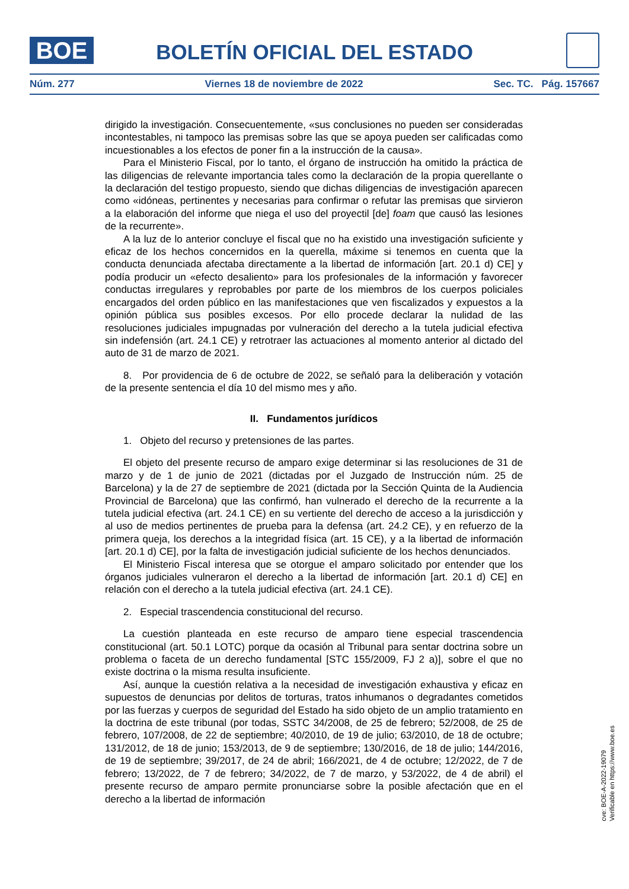BOE
BOLETÍN OFICIAL DEL ESTADO
Núm. 277 Viernes 18 de noviembre de 2022 Sec. TC. Pág. 157667
dirigido la investigación. Consecuentemente, «sus conclusiones no pueden ser consideradas incontestables, ni tampoco las premisas sobre las que se apoya pueden ser calificadas como incuestionables a los efectos de poner fin a la instrucción de la causa».
Para el Ministerio Fiscal, por lo tanto, el órgano de instrucción ha omitido la práctica de las diligencias de relevante importancia tales como la declaración de la propia querellante o la declaración del testigo propuesto, siendo que dichas diligencias de investigación aparecen como «idóneas, pertinentes y necesarias para confirmar o refutar las premisas que sirvieron a la elaboración del informe que niega el uso del proyectil [de] foam que causó las lesiones de la recurrente».
A la luz de lo anterior concluye el fiscal que no ha existido una investigación suficiente y eficaz de los hechos concernidos en la querella, máxime si tenemos en cuenta que la conducta denunciada afectaba directamente a la libertad de información [art. 20.1 d) CE] y podía producir un «efecto desaliento» para los profesionales de la información y favorecer conductas irregulares y reprobables por parte de los miembros de los cuerpos policiales encargados del orden público en las manifestaciones que ven fiscalizados y expuestos a la opinión pública sus posibles excesos. Por ello procede declarar la nulidad de las resoluciones judiciales impugnadas por vulneración del derecho a la tutela judicial efectiva sin indefensión (art. 24.1 CE) y retrotraer las actuaciones al momento anterior al dictado del auto de 31 de marzo de 2021.
8. Por providencia de 6 de octubre de 2022, se señaló para la deliberación y votación de la presente sentencia el día 10 del mismo mes y año.
II. Fundamentos jurídicos
1. Objeto del recurso y pretensiones de las partes.
El objeto del presente recurso de amparo exige determinar si las resoluciones de 31 de marzo y de 1 de junio de 2021 (dictadas por el Juzgado de Instrucción núm. 25 de Barcelona) y la de 27 de septiembre de 2021 (dictada por la Sección Quinta de la Audiencia Provincial de Barcelona) que las confirmó, han vulnerado el derecho de la recurrente a la tutela judicial efectiva (art. 24.1 CE) en su vertiente del derecho de acceso a la jurisdicción y al uso de medios pertinentes de prueba para la defensa (art. 24.2 CE), y en refuerzo de la primera queja, los derechos a la integridad física (art. 15 CE), y a la libertad de información [art. 20.1 d) CE], por la falta de investigación judicial suficiente de los hechos denunciados.
El Ministerio Fiscal interesa que se otorgue el amparo solicitado por entender que los órganos judiciales vulneraron el derecho a la libertad de información [art. 20.1 d) CE] en relación con el derecho a la tutela judicial efectiva (art. 24.1 CE).
2. Especial trascendencia constitucional del recurso.
La cuestión planteada en este recurso de amparo tiene especial trascendencia constitucional (art. 50.1 LOTC) porque da ocasión al Tribunal para sentar doctrina sobre un problema o faceta de un derecho fundamental [STC 155/2009, FJ 2 a)], sobre el que no existe doctrina o la misma resulta insuficiente.
Así, aunque la cuestión relativa a la necesidad de investigación exhaustiva y eficaz en supuestos de denuncias por delitos de torturas, tratos inhumanos o degradantes cometidos por las fuerzas y cuerpos de seguridad del Estado ha sido objeto de un amplio tratamiento en la doctrina de este tribunal (por todas, SSTC 34/2008, de 25 de febrero; 52/2008, de 25 de febrero, 107/2008, de 22 de septiembre; 40/2010, de 19 de julio; 63/2010, de 18 de octubre; 131/2012, de 18 de junio; 153/2013, de 9 de septiembre; 130/2016, de 18 de julio; 144/2016, de 19 de septiembre; 39/2017, de 24 de abril; 166/2021, de 4 de octubre; 12/2022, de 7 de febrero; 13/2022, de 7 de febrero; 34/2022, de 7 de marzo, y 53/2022, de 4 de abril) el presente recurso de amparo permite pronunciarse sobre la posible afectación que en el derecho a la libertad de información
cve: BOE-A-2022-19079
Verificable en https://www.boe.es